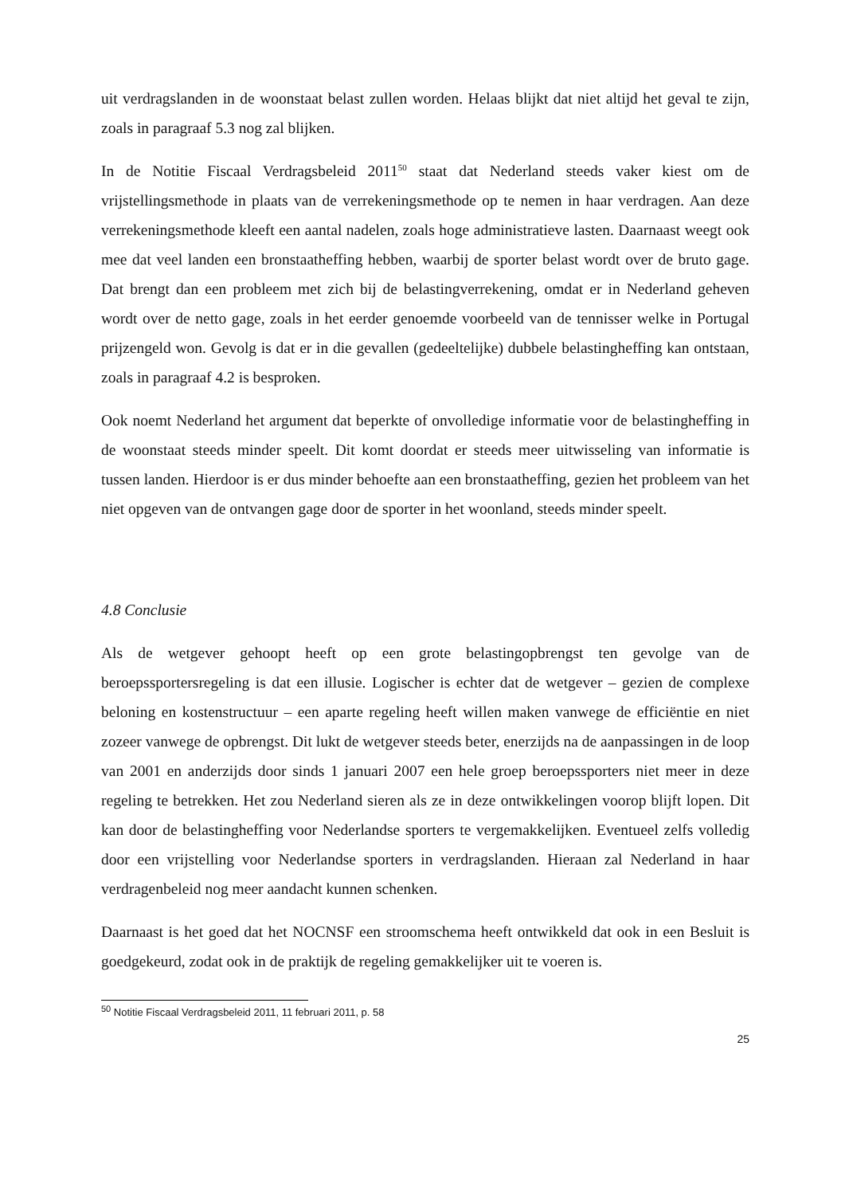uit verdragslanden in de woonstaat belast zullen worden. Helaas blijkt dat niet altijd het geval te zijn, zoals in paragraaf 5.3 nog zal blijken.
In de Notitie Fiscaal Verdragsbeleid 2011<sup>50</sup> staat dat Nederland steeds vaker kiest om de vrijstellingsmethode in plaats van de verrekeningsmethode op te nemen in haar verdragen. Aan deze verrekeningsmethode kleeft een aantal nadelen, zoals hoge administratieve lasten. Daarnaast weegt ook mee dat veel landen een bronstaatheffing hebben, waarbij de sporter belast wordt over de bruto gage. Dat brengt dan een probleem met zich bij de belastingverrekening, omdat er in Nederland geheven wordt over de netto gage, zoals in het eerder genoemde voorbeeld van de tennisser welke in Portugal prijzengeld won. Gevolg is dat er in die gevallen (gedeeltelijke) dubbele belastingheffing kan ontstaan, zoals in paragraaf 4.2 is besproken.
Ook noemt Nederland het argument dat beperkte of onvolledige informatie voor de belastingheffing in de woonstaat steeds minder speelt. Dit komt doordat er steeds meer uitwisseling van informatie is tussen landen. Hierdoor is er dus minder behoefte aan een bronstaatheffing, gezien het probleem van het niet opgeven van de ontvangen gage door de sporter in het woonland, steeds minder speelt.
4.8 Conclusie
Als de wetgever gehoopt heeft op een grote belastingopbrengst ten gevolge van de beroepssportersregeling is dat een illusie. Logischer is echter dat de wetgever – gezien de complexe beloning en kostenstructuur – een aparte regeling heeft willen maken vanwege de efficiëntie en niet zozeer vanwege de opbrengst. Dit lukt de wetgever steeds beter, enerzijds na de aanpassingen in de loop van 2001 en anderzijds door sinds 1 januari 2007 een hele groep beroepssporters niet meer in deze regeling te betrekken. Het zou Nederland sieren als ze in deze ontwikkelingen voorop blijft lopen. Dit kan door de belastingheffing voor Nederlandse sporters te vergemakkelijken. Eventueel zelfs volledig door een vrijstelling voor Nederlandse sporters in verdragslanden. Hieraan zal Nederland in haar verdragenbeleid nog meer aandacht kunnen schenken.
Daarnaast is het goed dat het NOCNSF een stroomschema heeft ontwikkeld dat ook in een Besluit is goedgekeurd, zodat ook in de praktijk de regeling gemakkelijker uit te voeren is.
<sup>50</sup> Notitie Fiscaal Verdragsbeleid 2011, 11 februari 2011, p. 58
25